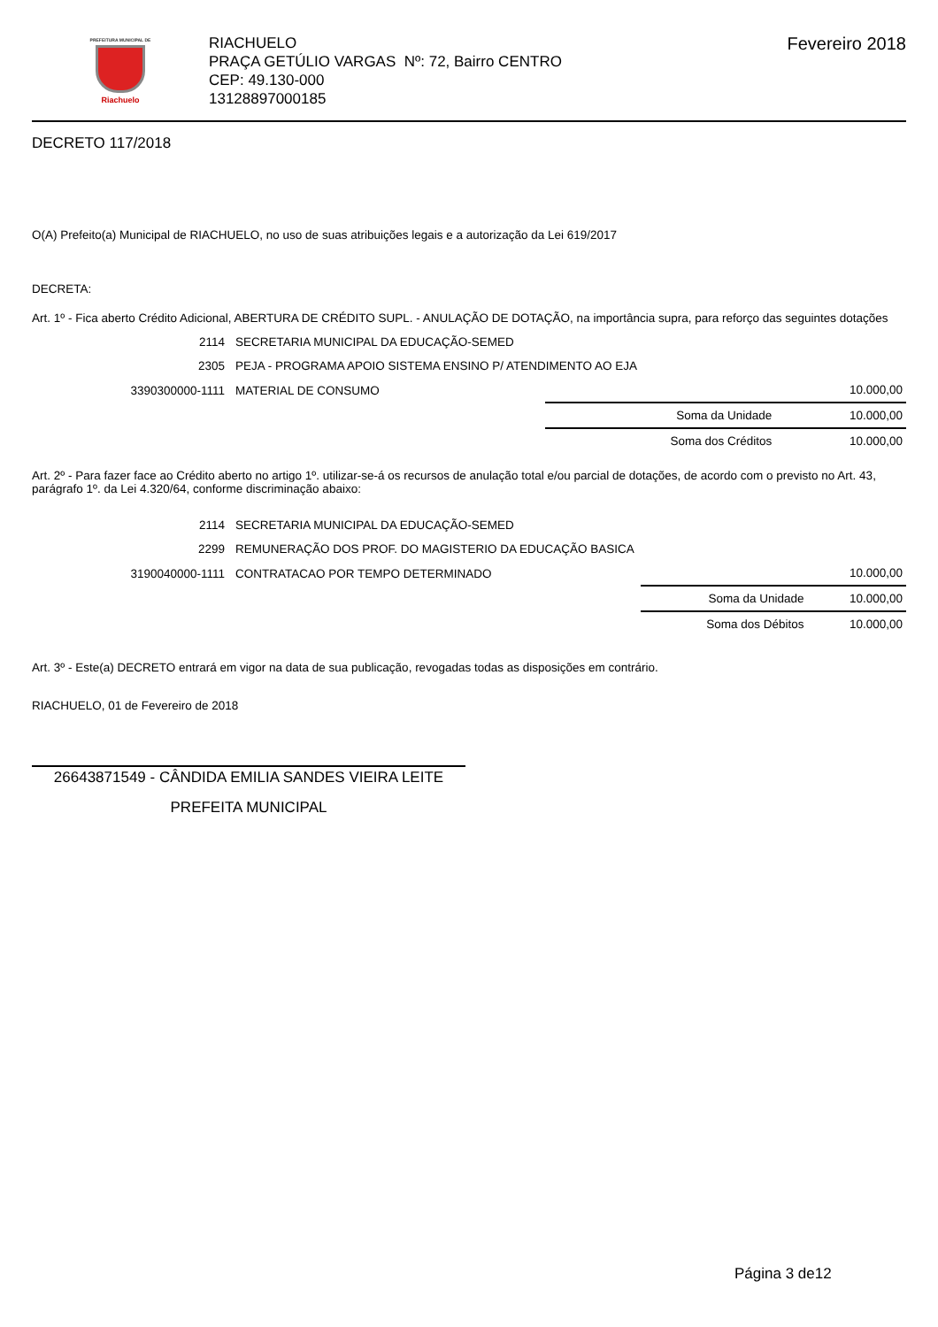PREFEITURA MUNICIPAL DE
Riachuelo
RIACHUELO
PRAÇA GETÚLIO VARGAS Nº: 72, Bairro CENTRO
CEP: 49.130-000
13128897000185
Fevereiro 2018
DECRETO 117/2018
O(A) Prefeito(a) Municipal de RIACHUELO, no uso de suas atribuições legais e a autorização da Lei 619/2017
DECRETA:
Art. 1º - Fica aberto Crédito Adicional, ABERTURA DE CRÉDITO SUPL. - ANULAÇÃO DE DOTAÇÃO, na importância supra, para reforço das seguintes dotações
| 2114 | SECRETARIA MUNICIPAL DA EDUCAÇÃO-SEMED | | |
| 2305 | PEJA - PROGRAMA APOIO SISTEMA ENSINO P/ ATENDIMENTO AO EJA | | |
| 3390300000-1111 | MATERIAL DE CONSUMO | | 10.000,00 |
| | | Soma da Unidade | 10.000,00 |
| | | Soma dos Créditos | 10.000,00 |
Art. 2º - Para fazer face ao Crédito aberto no artigo 1º. utilizar-se-á os recursos de anulação total e/ou parcial de dotações, de acordo com o previsto no Art. 43, parágrafo 1º. da Lei 4.320/64, conforme discriminação abaixo:
| 2114 | SECRETARIA MUNICIPAL DA EDUCAÇÃO-SEMED | | |
| 2299 | REMUNERAÇÃO DOS PROF. DO MAGISTERIO DA EDUCAÇÃO BASICA | | |
| 3190040000-1111 | CONTRATACAO POR TEMPO DETERMINADO | | 10.000,00 |
| | | Soma da Unidade | 10.000,00 |
| | | Soma dos Débitos | 10.000,00 |
Art. 3º - Este(a) DECRETO entrará em vigor na data de sua publicação, revogadas todas as disposições em contrário.
RIACHUELO, 01 de Fevereiro de 2018
26643871549 - CÂNDIDA EMILIA SANDES VIEIRA LEITE
PREFEITA MUNICIPAL
Página 3 de12